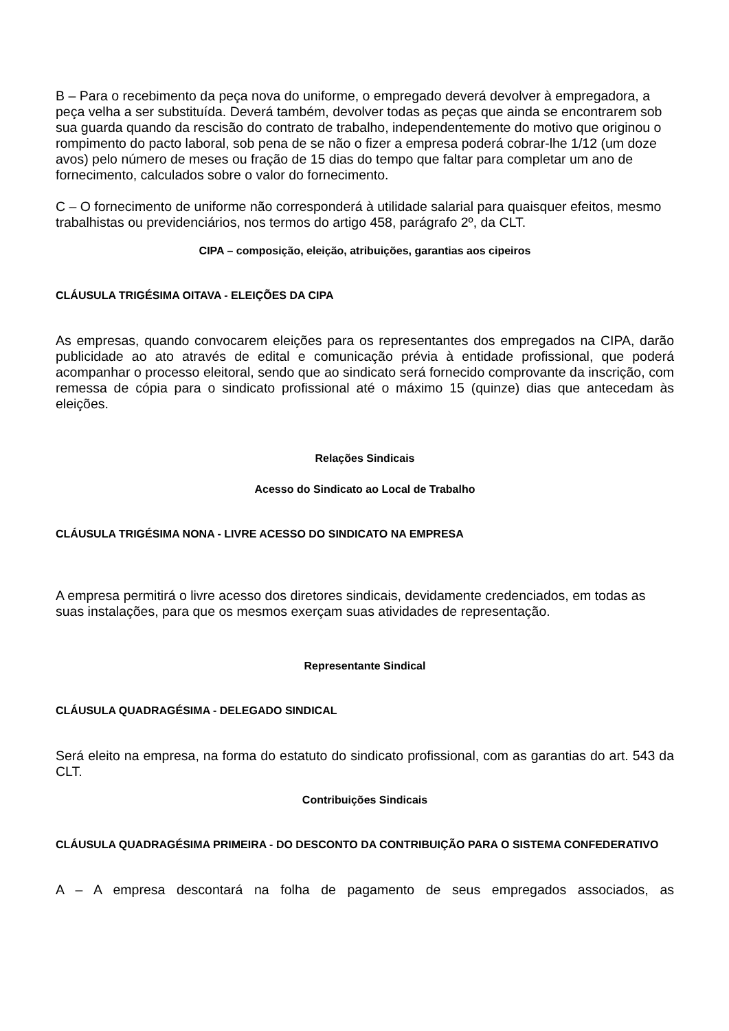B – Para o recebimento da peça nova do uniforme, o empregado deverá devolver à empregadora, a peça velha a ser substituída. Deverá também, devolver todas as peças que ainda se encontrarem sob sua guarda quando da rescisão do contrato de trabalho, independentemente do motivo que originou o rompimento do pacto laboral, sob pena de se não o fizer a empresa poderá cobrar-lhe 1/12 (um doze avos) pelo número de meses ou fração de 15 dias do tempo que faltar para completar um ano de fornecimento, calculados sobre o valor do fornecimento.
C – O fornecimento de uniforme não corresponderá à utilidade salarial para quaisquer efeitos, mesmo trabalhistas ou previdenciários, nos termos do artigo 458, parágrafo 2º, da CLT.
CIPA – composição, eleição, atribuições, garantias aos cipeiros
CLÁUSULA TRIGÉSIMA OITAVA - ELEIÇÕES DA CIPA
As empresas, quando convocarem eleições para os representantes dos empregados na CIPA, darão publicidade ao ato através de edital e comunicação prévia à entidade profissional, que poderá acompanhar o processo eleitoral, sendo que ao sindicato será fornecido comprovante da inscrição, com remessa de cópia para o sindicato profissional até o máximo 15 (quinze) dias que antecedam às eleições.
Relações Sindicais
Acesso do Sindicato ao Local de Trabalho
CLÁUSULA TRIGÉSIMA NONA - LIVRE ACESSO DO SINDICATO NA EMPRESA
A empresa permitirá o livre acesso dos diretores sindicais, devidamente credenciados, em todas as suas instalações, para que os mesmos exerçam suas atividades de representação.
Representante Sindical
CLÁUSULA QUADRAGÉSIMA - DELEGADO SINDICAL
Será eleito na empresa, na forma do estatuto do sindicato profissional, com as garantias do art. 543 da CLT.
Contribuições Sindicais
CLÁUSULA QUADRAGÉSIMA PRIMEIRA - DO DESCONTO DA CONTRIBUIÇÃO PARA O SISTEMA CONFEDERATIVO
A – A empresa descontará na folha de pagamento de seus empregados associados, as